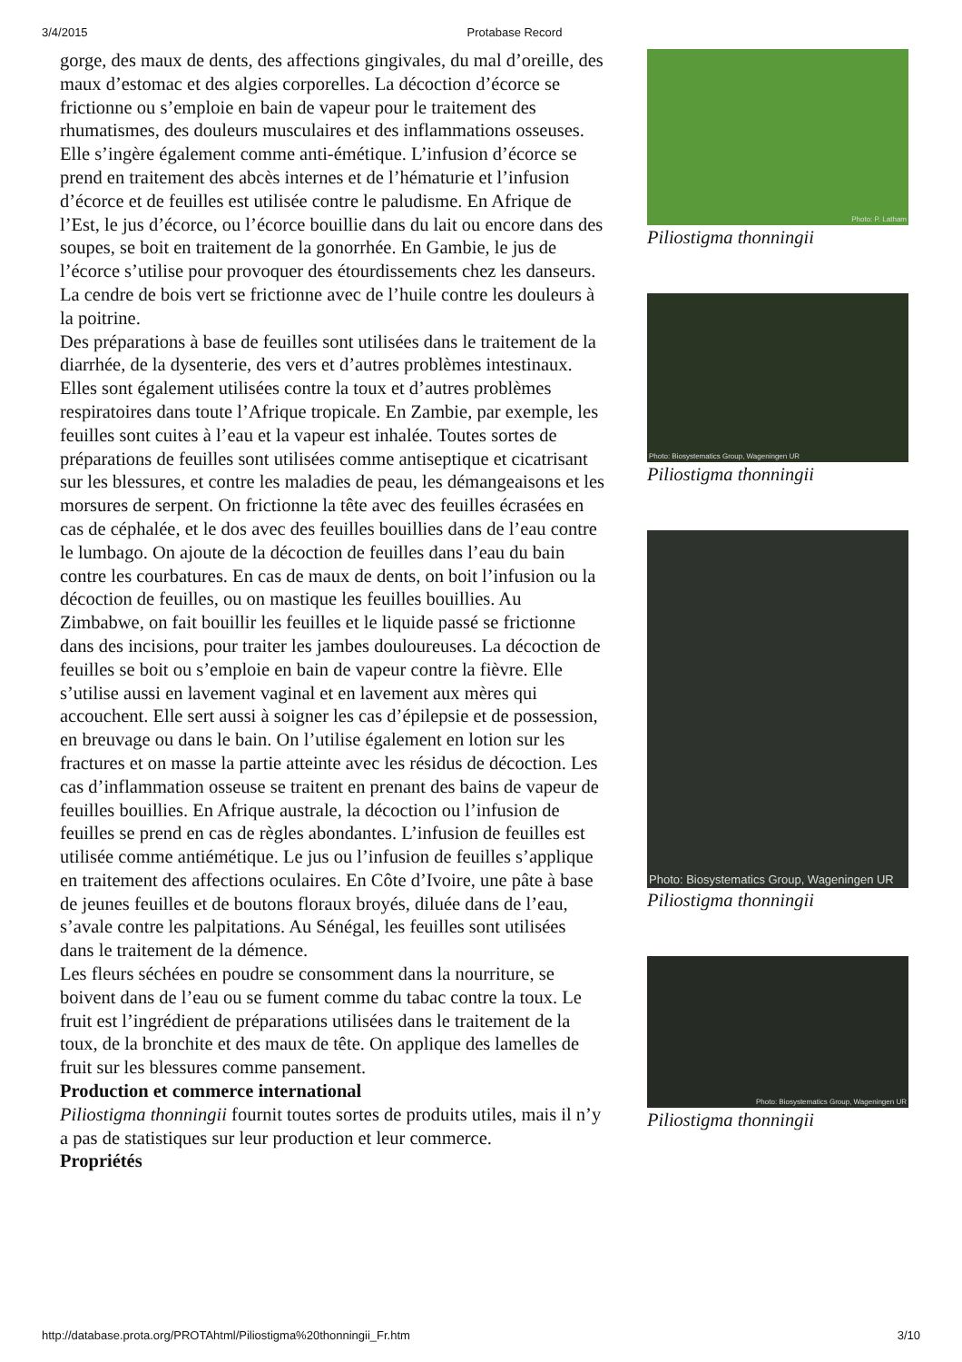3/4/2015 Protabase Record
gorge, des maux de dents, des affections gingivales, du mal d’oreille, des maux d’estomac et des algies corporelles. La décoction d’écorce se frictionne ou s’emploie en bain de vapeur pour le traitement des rhumatismes, des douleurs musculaires et des inflammations osseuses. Elle s’ingère également comme anti-émétique. L’infusion d’écorce se prend en traitement des abcès internes et de l’hématurie et l’infusion d’écorce et de feuilles est utilisée contre le paludisme. En Afrique de l’Est, le jus d’écorce, ou l’écorce bouillie dans du lait ou encore dans des soupes, se boit en traitement de la gonorrhée. En Gambie, le jus de l’écorce s’utilise pour provoquer des étourdissements chez les danseurs. La cendre de bois vert se frictionne avec de l’huile contre les douleurs à la poitrine.
Des préparations à base de feuilles sont utilisées dans le traitement de la diarrhée, de la dysenterie, des vers et d’autres problèmes intestinaux. Elles sont également utilisées contre la toux et d’autres problèmes respiratoires dans toute l’Afrique tropicale. En Zambie, par exemple, les feuilles sont cuites à l’eau et la vapeur est inhalée. Toutes sortes de préparations de feuilles sont utilisées comme antiseptique et cicatrisant sur les blessures, et contre les maladies de peau, les démangeaisons et les morsures de serpent. On frictionne la tête avec des feuilles écrasées en cas de céphalée, et le dos avec des feuilles bouillies dans de l’eau contre le lumbago. On ajoute de la décoction de feuilles dans l’eau du bain contre les courbatures. En cas de maux de dents, on boit l’infusion ou la décoction de feuilles, ou on mastique les feuilles bouillies. Au Zimbabwe, on fait bouillir les feuilles et le liquide passé se frictionne dans des incisions, pour traiter les jambes douloureuses. La décoction de feuilles se boit ou s’emploie en bain de vapeur contre la fièvre. Elle s’utilise aussi en lavement vaginal et en lavement aux mères qui accouchent. Elle sert aussi à soigner les cas d’épilepsie et de possession, en breuvage ou dans le bain. On l’utilise également en lotion sur les fractures et on masse la partie atteinte avec les résidus de décoction. Les cas d’inflammation osseuse se traitent en prenant des bains de vapeur de feuilles bouillies. En Afrique australe, la décoction ou l’infusion de feuilles se prend en cas de règles abondantes. L’infusion de feuilles est utilisée comme antiémétique. Le jus ou l’infusion de feuilles s’applique en traitement des affections oculaires. En Côte d’Ivoire, une pâte à base de jeunes feuilles et de boutons floraux broyés, diluée dans de l’eau, s’avale contre les palpitations. Au Sénégal, les feuilles sont utilisées dans le traitement de la démence.
Les fleurs séchées en poudre se consomment dans la nourriture, se boivent dans de l’eau ou se fument comme du tabac contre la toux. Le fruit est l’ingrédient de préparations utilisées dans le traitement de la toux, de la bronchite et des maux de tête. On applique des lamelles de fruit sur les blessures comme pansement.
Production et commerce international
Piliostigma thonningii fournit toutes sortes de produits utiles, mais il n’y a pas de statistiques sur leur production et leur commerce.
Propriétés
Photo: P. Latham
Piliostigma thonningii
Photo: Biosystematics Group, Wageningen UR
Piliostigma thonningii
Photo: Biosystematics Group, Wageningen UR
Piliostigma thonningii
Photo: Biosystematics Group, Wageningen UR
Piliostigma thonningii
http://database.prota.org/PROTAhtml/Piliostigma%20thonningii_Fr.htm 3/10